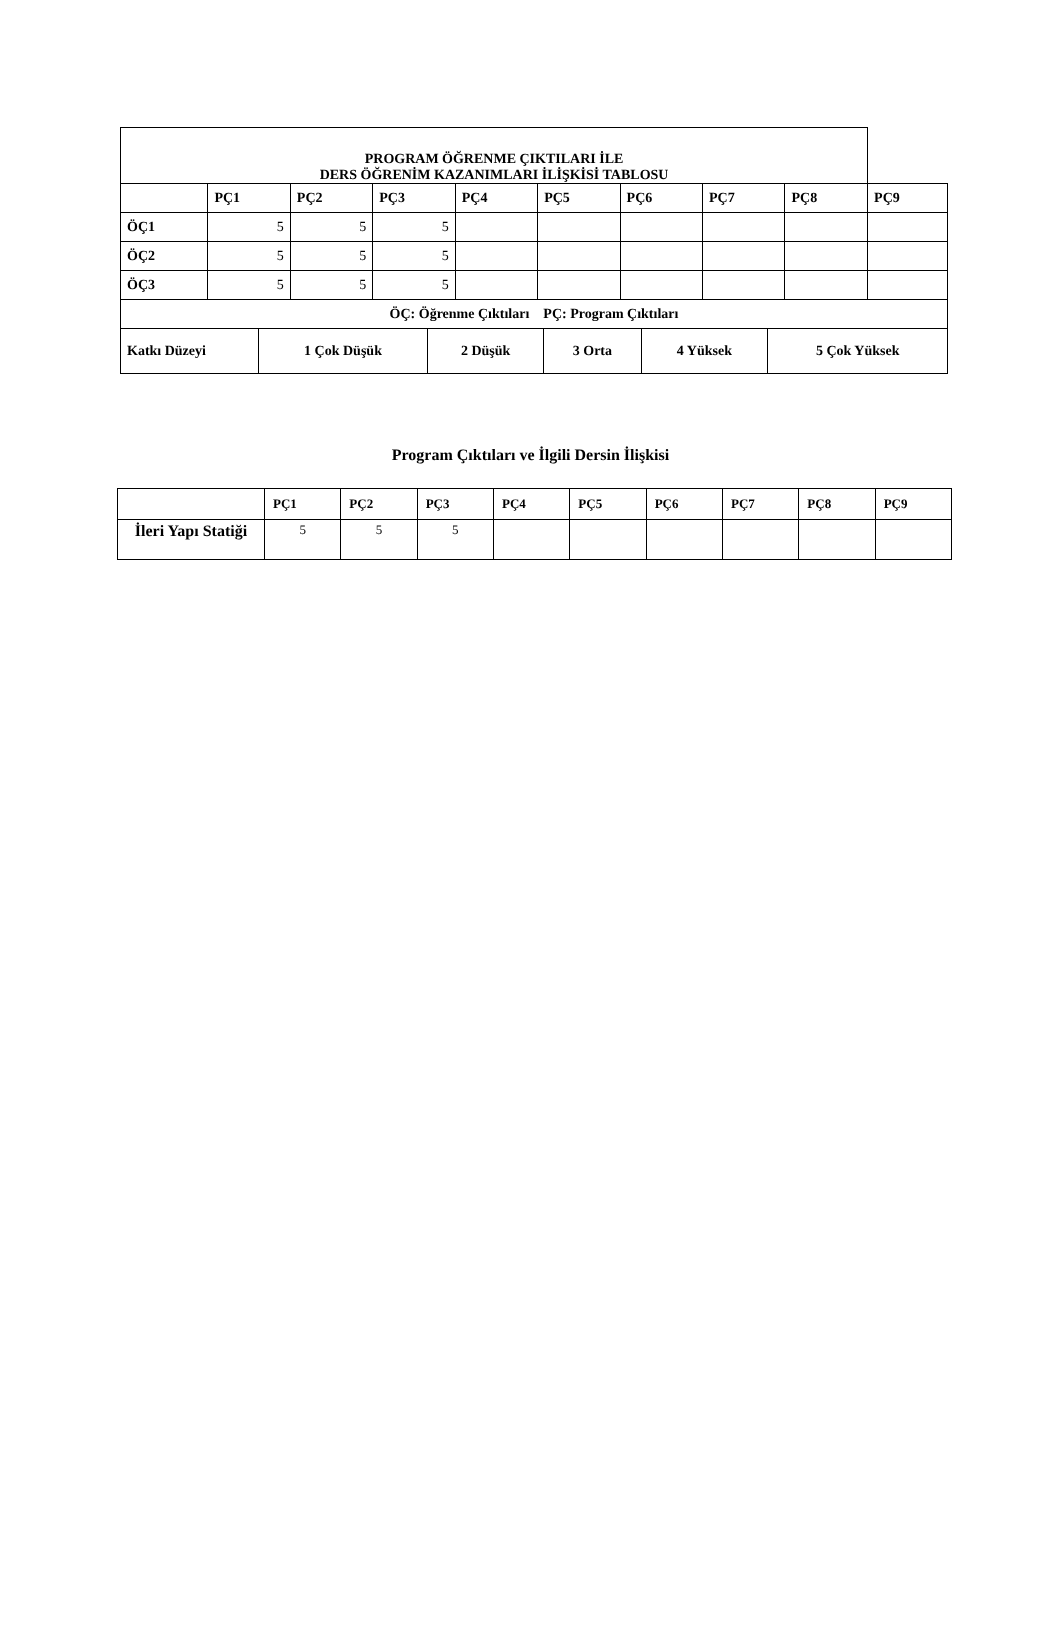| PROGRAM ÖĞRENME ÇIKTILARI İLE DERS ÖĞRENİM KAZANIMLARI İLİŞKİSİ TABLOSU | | | | | | | | | |
| --- | --- | --- | --- | --- | --- | --- | --- | --- | --- |
| | PÇ1 | PÇ2 | PÇ3 | PÇ4 | PÇ5 | PÇ6 | PÇ7 | PÇ8 | PÇ9 |
| ÖÇ1 | 5 | 5 | 5 | | | | | | |
| ÖÇ2 | 5 | 5 | 5 | | | | | | |
| ÖÇ3 | 5 | 5 | 5 | | | | | | |
| ÖÇ: Öğrenme Çıktıları PÇ: Program Çıktıları | | | | | | | | | |
| Katkı Düzeyi | 1 Çok Düşük | 2 Düşük | 3 Orta | 4 Yüksek | 5 Çok Yüksek |
| --- | --- | --- | --- | --- | --- |
Program Çıktıları ve İlgili Dersin İlişkisi
| | PÇ1 | PÇ2 | PÇ3 | PÇ4 | PÇ5 | PÇ6 | PÇ7 | PÇ8 | PÇ9 |
| --- | --- | --- | --- | --- | --- | --- | --- | --- | --- |
| İleri Yapı Statiği | 5 | 5 | 5 | | | | | | |